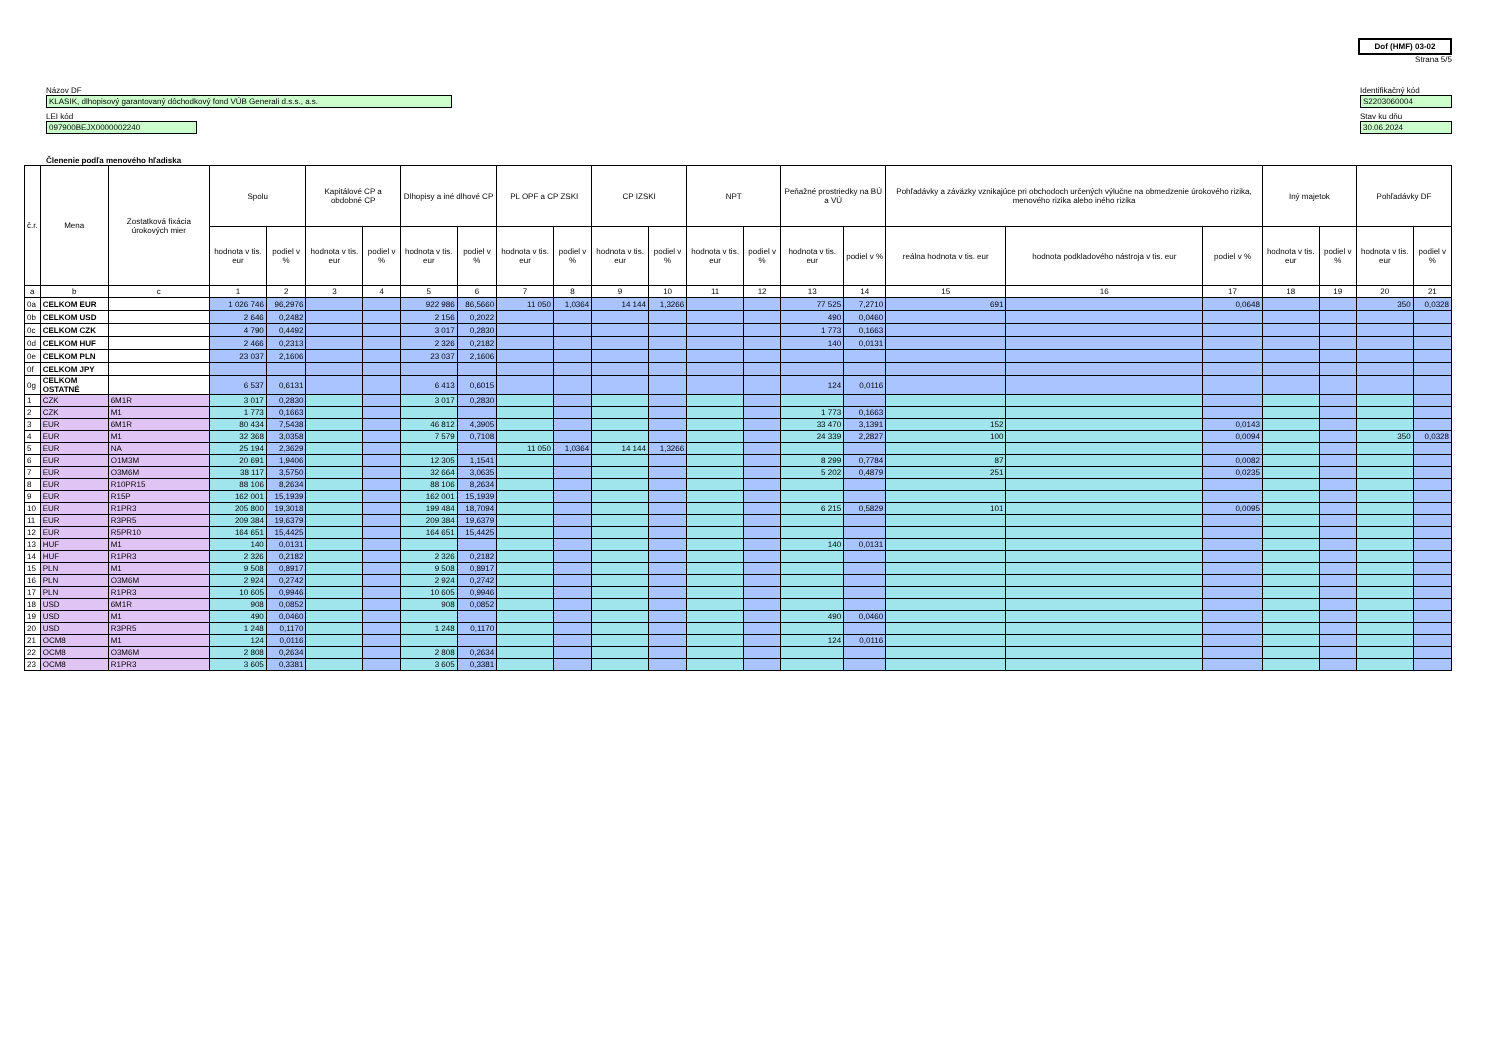Dof (HMF) 03-02
Strana 5/5
Názov DF
KLASIK, dlhopisový garantovaný dôchodkový fond VÚB Generali d.s.s., a.s.
LEI kód
097900BEJX0000002240
Identifikačný kód
S2203060004
Stav ku dňu
30.06.2024
Členenie podľa menového hľadiska
| č.r. | Mena | Zostatková fixácia úrokových mier | Spolu | | Kapitálové CP a obdobné CP | | Dlhopisy a iné dlhové CP | | PL OPF a CP ZSKI | | CP IZSKI | | NPT | | Peňažné prostriedky na BÚ a VÚ | | Pohľadávky a záväzky vznikajúce pri obchodoch určených výlučne na obmedzenie úrokového rizika, menového rizika alebo iného rizika | | | Iný majetok | | Pohľadávky DF | |
| --- | --- | --- | --- | --- | --- | --- | --- | --- | --- | --- | --- | --- | --- | --- | --- | --- | --- | --- | --- | --- | --- | --- | --- |
| | | | hodnota v tis. eur | podiel v % | hodnota v tis. eur | podiel v % | hodnota v tis. eur | podiel v % | hodnota v tis. eur | podiel v % | hodnota v tis. eur | podiel v % | hodnota v tis. eur | podiel v % | hodnota v tis. eur | podiel v % | reálna hodnota v tis. eur | hodnota podkladového nástroja v tis. eur | podiel v % | hodnota v tis. eur | podiel v % | hodnota v tis. eur | podiel v % |
| a | b | c | 1 | 2 | 3 | 4 | 5 | 6 | 7 | 8 | 9 | 10 | 11 | 12 | 13 | 14 | 15 | 16 | 17 | 18 | 19 | 20 | 21 |
| 0a | CELKOM EUR | | 1 026 746 | 96,2976 | | | 922 986 | 86,5660 | 11 050 | 1,0364 | 14 144 | 1,3266 | | | 77 525 | 7,2710 | 691 | | 0,0648 | | | 350 | 0,0328 |
| 0b | CELKOM USD | | 2 646 | 0,2482 | | | 2 156 | 0,2022 | | | | | | | 490 | 0,0460 | | | | | | | |
| 0c | CELKOM CZK | | 4 790 | 0,4492 | | | 3 017 | 0,2830 | | | | | | | 1 773 | 0,1663 | | | | | | | |
| 0d | CELKOM HUF | | 2 466 | 0,2313 | | | 2 326 | 0,2182 | | | | | | | 140 | 0,0131 | | | | | | | |
| 0e | CELKOM PLN | | 23 037 | 2,1606 | | | 23 037 | 2,1606 | | | | | | | | | | | | | | | |
| 0f | CELKOM JPY | | | | | | | | | | | | | | | | | | | | | | |
| 0g | CELKOM OSTATNÉ | | 6 537 | 0,6131 | | | 6 413 | 0,6015 | | | | | | | 124 | 0,0116 | | | | | | | |
| 1 | CZK | 6M1R | 3 017 | 0,2830 | | | 3 017 | 0,2830 | | | | | | | | | | | | | | | |
| 2 | CZK | M1 | 1 773 | 0,1663 | | | | | | | | | | | 1 773 | 0,1663 | | | | | | | |
| 3 | EUR | 6M1R | 80 434 | 7,5438 | | | 46 812 | 4,3905 | | | | | | | 33 470 | 3,1391 | 152 | | 0,0143 | | | | |
| 4 | EUR | M1 | 32 368 | 3,0358 | | | 7 579 | 0,7108 | | | | | | | 24 339 | 2,2827 | 100 | | 0,0094 | | | 350 | 0,0328 |
| 5 | EUR | NA | 25 194 | 2,3629 | | | | | 11 050 | 1,0364 | 14 144 | 1,3266 | | | | | | | | | | | |
| 6 | EUR | O1M3M | 20 691 | 1,9406 | | | 12 305 | 1,1541 | | | | | | | 8 299 | 0,7784 | 87 | | 0,0082 | | | | |
| 7 | EUR | O3M6M | 38 117 | 3,5750 | | | 32 664 | 3,0635 | | | | | | | 5 202 | 0,4879 | 251 | | 0,0235 | | | | |
| 8 | EUR | R10PR15 | 88 106 | 8,2634 | | | 88 106 | 8,2634 | | | | | | | | | | | | | | | |
| 9 | EUR | R15P | 162 001 | 15,1939 | | | 162 001 | 15,1939 | | | | | | | | | | | | | | | |
| 10 | EUR | R1PR3 | 205 800 | 19,3018 | | | 199 484 | 18,7094 | | | | | | | 6 215 | 0,5829 | 101 | | 0,0095 | | | | |
| 11 | EUR | R3PR5 | 209 384 | 19,6379 | | | 209 384 | 19,6379 | | | | | | | | | | | | | | | |
| 12 | EUR | R5PR10 | 164 651 | 15,4425 | | | 164 651 | 15,4425 | | | | | | | | | | | | | | | |
| 13 | HUF | M1 | 140 | 0,0131 | | | | | | | | | | | 140 | 0,0131 | | | | | | | |
| 14 | HUF | R1PR3 | 2 326 | 0,2182 | | | 2 326 | 0,2182 | | | | | | | | | | | | | | | |
| 15 | PLN | M1 | 9 508 | 0,8917 | | | 9 508 | 0,8917 | | | | | | | | | | | | | | | |
| 16 | PLN | O3M6M | 2 924 | 0,2742 | | | 2 924 | 0,2742 | | | | | | | | | | | | | | | |
| 17 | PLN | R1PR3 | 10 605 | 0,9946 | | | 10 605 | 0,9946 | | | | | | | | | | | | | | | |
| 18 | USD | 6M1R | 908 | 0,0852 | | | 908 | 0,0852 | | | | | | | | | | | | | | | |
| 19 | USD | M1 | 490 | 0,0460 | | | | | | | | | | | 490 | 0,0460 | | | | | | | |
| 20 | USD | R3PR5 | 1 248 | 0,1170 | | | 1 248 | 0,1170 | | | | | | | | | | | | | | | |
| 21 | OCM8 | M1 | 124 | 0,0116 | | | | | | | | | | | 124 | 0,0116 | | | | | | | |
| 22 | OCM8 | O3M6M | 2 808 | 0,2634 | | | 2 808 | 0,2634 | | | | | | | | | | | | | | | |
| 23 | OCM8 | R1PR3 | 3 605 | 0,3381 | | | 3 605 | 0,3381 | | | | | | | | | | | | | | | |